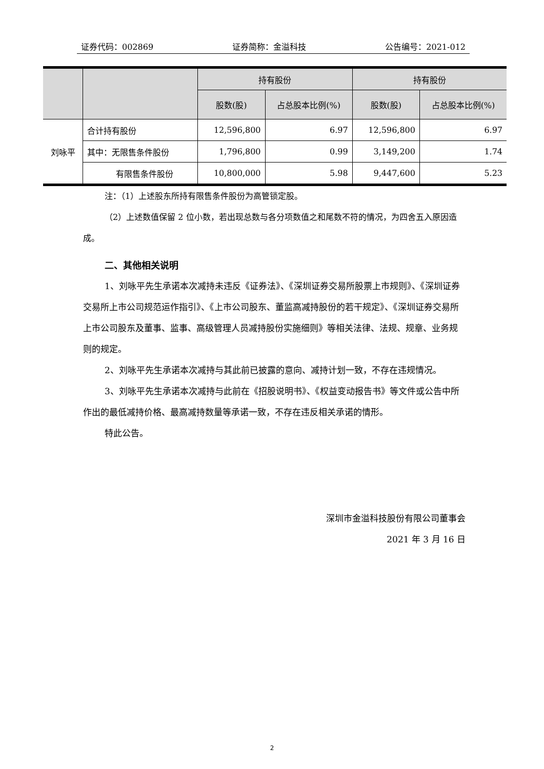证券代码：002869 证券简称：金溢科技 公告编号：2021-012
| | | 持有股份 | | 持有股份 | |
| --- | --- | --- | --- | --- | --- |
| | | 股数(股) | 占总股本比例(%) | 股数(股) | 占总股本比例(%) |
| 刘咏平 | 合计持有股份 | 12,596,800 | 6.97 | 12,596,800 | 6.97 |
| | 其中：无限售条件股份 | 1,796,800 | 0.99 | 3,149,200 | 1.74 |
| | 有限售条件股份 | 10,800,000 | 5.98 | 9,447,600 | 5.23 |
注：（1）上述股东所持有限售条件股份为高管锁定股。
（2）上述数值保留 2 位小数，若出现总数与各分项数值之和尾数不符的情况，为四舍五入原因造成。
二、其他相关说明
1、刘咏平先生承诺本次减持未违反《证券法》、《深圳证券交易所股票上市规则》、《深圳证券交易所上市公司规范运作指引》、《上市公司股东、董监高减持股份的若干规定》、《深圳证券交易所上市公司股东及董事、监事、高级管理人员减持股份实施细则》等相关法律、法规、规章、业务规则的规定。
2、刘咏平先生承诺本次减持与其此前已披露的意向、减持计划一致，不存在违规情况。
3、刘咏平先生承诺本次减持与此前在《招股说明书》、《权益变动报告书》等文件或公告中所作出的最低减持价格、最高减持数量等承诺一致，不存在违反相关承诺的情形。
特此公告。
深圳市金溢科技股份有限公司董事会
2021 年 3 月 16 日
2